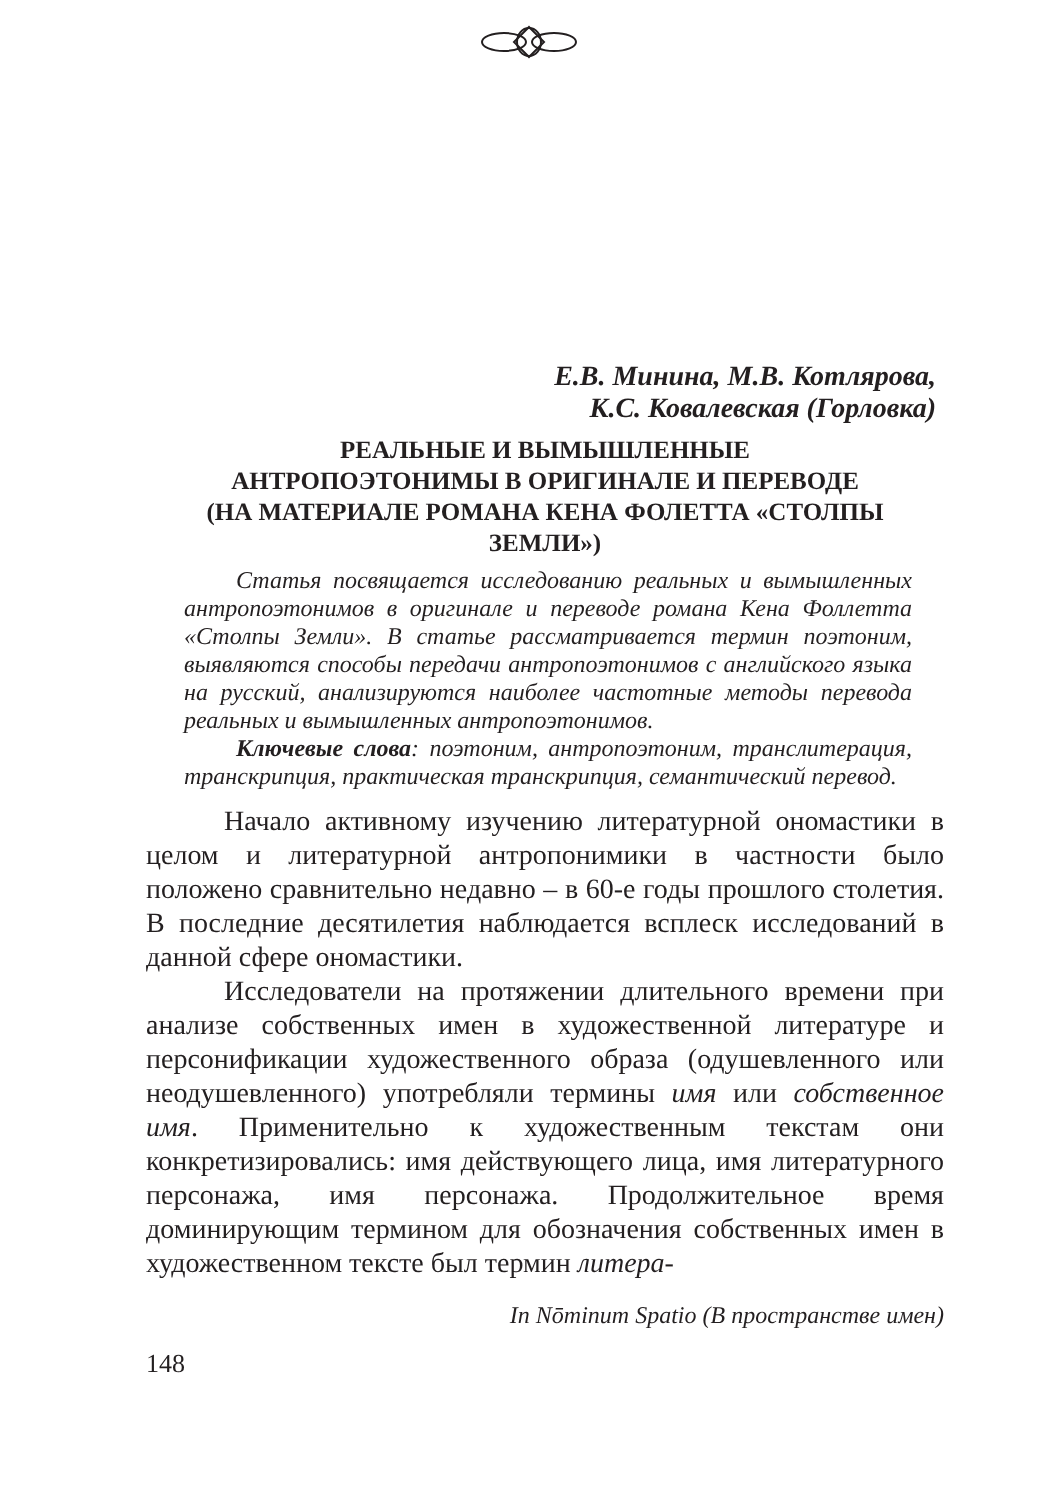Е.В. Минина, М.В. Котлярова,
К.С. Ковалевская (Горловка)
РЕАЛЬНЫЕ И ВЫМЫШЛЕННЫЕ
АНТРОПОЭТОНИМЫ В ОРИГИНАЛЕ И ПЕРЕВОДЕ
(НА МАТЕРИАЛЕ РОМАНА КЕНА ФОЛЕТТА «СТОЛПЫ
ЗЕМЛИ»)
Статья посвящается исследованию реальных и вымышленных антропоэтонимов в оригинале и переводе романа Кена Фоллетта «Столпы Земли». В статье рассматривается термин поэтоним, выявляются способы передачи антропоэтонимов с английского языка на русский, анализируются наиболее частотные методы перевода реальных и вымышленных антропоэтонимов.
Ключевые слова: поэтоним, антропоэтоним, транслитерация, транскрипция, практическая транскрипция, семантический перевод.
Начало активному изучению литературной ономастики в целом и литературной антропонимики в частности было положено сравнительно недавно – в 60-е годы прошлого столетия. В последние десятилетия наблюдается всплеск исследований в данной сфере ономастики.
Исследователи на протяжении длительного времени при анализе собственных имен в художественной литературе и персонификации художественного образа (одушевленного или неодушевленного) употребляли термины имя или собственное имя. Применительно к художественным текстам они конкретизировались: имя действующего лица, имя литературного персонажа, имя персонажа. Продолжительное время доминирующим термином для обозначения собственных имен в художественном тексте был термин литера-
In Nōminum Spatio (В пространстве имен)
148